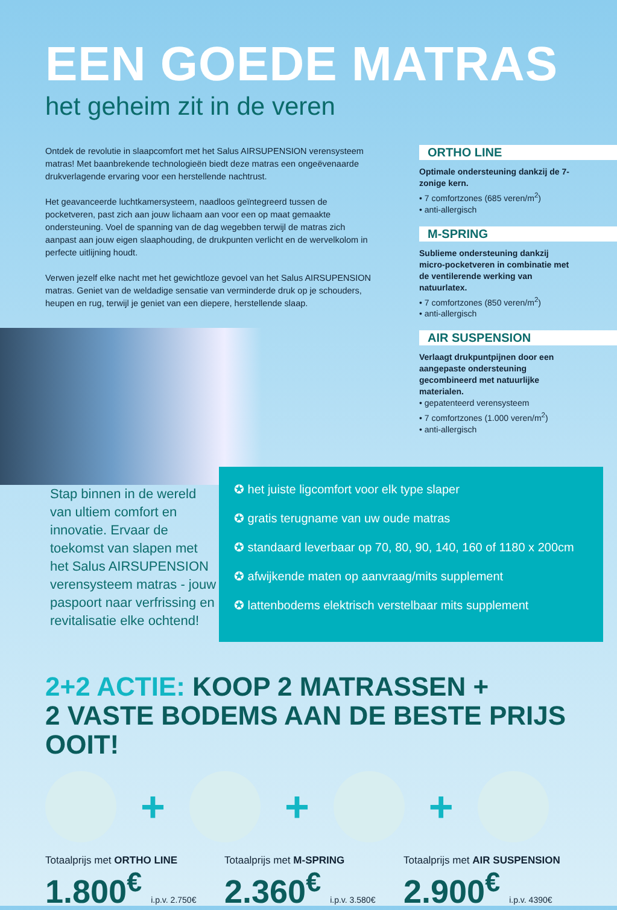EEN GOEDE MATRAS
het geheim zit in de veren
Ontdek de revolutie in slaapcomfort met het Salus AIRSUPENSION verensysteem matras! Met baanbrekende technologieën biedt deze matras een ongeëvenaarde drukverlagende ervaring voor een herstellende nachtrust.
Het geavanceerde luchtkamersysteem, naadloos geïntegreerd tussen de pocketveren, past zich aan jouw lichaam aan voor een op maat gemaakte ondersteuning. Voel de spanning van de dag wegebben terwijl de matras zich aanpast aan jouw eigen slaaphouding, de drukpunten verlicht en de wervelkolom in perfecte uitlijning houdt.
Verwen jezelf elke nacht met het gewichtloze gevoel van het Salus AIRSUPENSION matras. Geniet van de weldadige sensatie van verminderde druk op je schouders, heupen en rug, terwijl je geniet van een diepere, herstellende slaap.
ORTHO LINE
Optimale ondersteuning dankzij de 7-zonige kern.
• 7 comfortzones (685 veren/m<sup>2</sup>)
• anti-allergisch
M-SPRING
Sublieme ondersteuning dankzij micro-pocketveren in combinatie met de ventilerende werking van natuurlatex.
• 7 comfortzones (850 veren/m<sup>2</sup>)
• anti-allergisch
AIR SUSPENSION
Verlaagt drukpuntpijnen door een aangepaste ondersteuning gecombineerd met natuurlijke materialen.
• gepatenteerd verensysteem
• 7 comfortzones (1.000 veren/m<sup>2</sup>)
• anti-allergisch
Stap binnen in de wereld van ultiem comfort en innovatie. Ervaar de toekomst van slapen met het Salus AIRSUPENSION verensysteem matras - jouw paspoort naar verfrissing en revitalisatie elke ochtend!
✪ het juiste ligcomfort voor elk type slaper
✪ gratis terugname van uw oude matras
✪ standaard leverbaar op 70, 80, 90, 140, 160 of 1180 x 200cm
✪ afwijkende maten op aanvraag/mits supplement
✪ lattenbodems elektrisch verstelbaar mits supplement
2+2 ACTIE: KOOP 2 MATRASSEN +
2 VASTE BODEMS AAN DE BESTE PRIJS OOIT!
+ + +
Totaalprijs met ORTHO LINE
1.800<sup>€</sup> i.p.v. 2.750€
Totaalprijs met M-SPRING
2.360<sup>€</sup> i.p.v. 3.580€
Totaalprijs met AIR SUSPENSION
2.900<sup>€</sup> i.p.v. 4390€